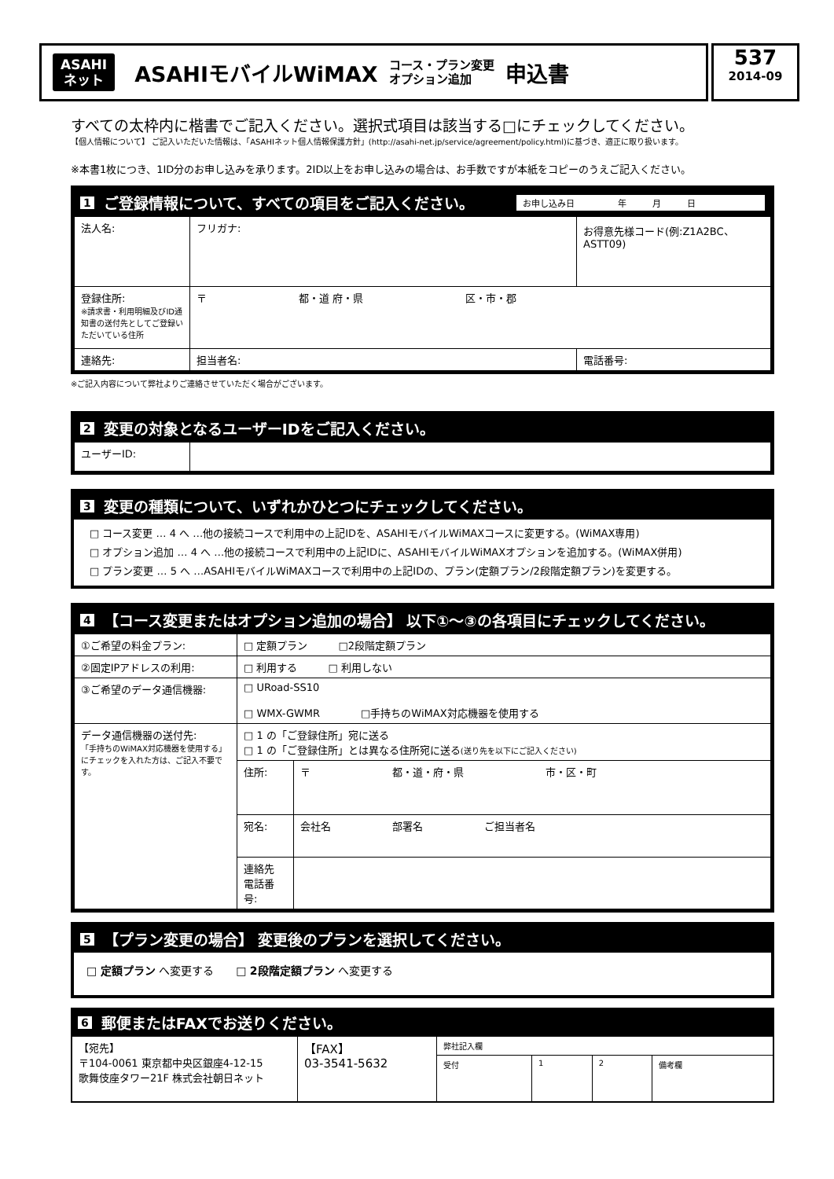ASAHI
ネット
ASAHIモバイルWiMAX
コース・プラン変更
オプション追加
申込書
537
2014-09
すべての太枠内に楷書でご記入ください。選択式項目は該当する□にチェックしてください。
【個人情報について】 ご記入いただいた情報は、「ASAHIネット個人情報保護方針」(http://asahi-net.jp/service/agreement/policy.html)に基づき、適正に取り扱います。
※本書1枚につき、1ID分のお申し込みを承ります。2ID以上をお申し込みの場合は、お手数ですが本紙をコピーのうえご記入ください。
1 ご登録情報について、すべての項目をご記入ください。 お申し込み日　　　　　年　　　月　　　日
| 法人名: | フリガナ: | お得意先様コード(例:Z1A2BC、ASTT09) |
| 登録住所: ※請求書・利用明細及びID通知書の送付先としてご登録いただいている住所 | 〒 都・道 府・県 区・市・郡 | |
| 連絡先: | 担当者名: | 電話番号: |
※ご記入内容について弊社よりご連絡させていただく場合がございます。
2 変更の対象となるユーザーIDをご記入ください。
| ユーザーID: | |
3 変更の種類について、いずれかひとつにチェックしてください。
□ コース変更 … 4 へ …他の接続コースで利用中の上記IDを、ASAHIモバイルWiMAXコースに変更する。(WiMAX専用)
□ オプション追加 … 4 へ …他の接続コースで利用中の上記IDに、ASAHIモバイルWiMAXオプションを追加する。(WiMAX併用)
□ プラン変更 … 5 へ …ASAHIモバイルWiMAXコースで利用中の上記IDの、プラン(定額プラン/2段階定額プラン)を変更する。
4 【コース変更またはオプション追加の場合】 以下①～③の各項目にチェックしてください。
| ①ご希望の料金プラン: | □ 定額プラン □2段階定額プラン | |
| ②固定IPアドレスの利用: | □ 利用する □ 利用しない | |
| ③ご希望のデータ通信機器: | □ URoad-SS10 □ WMX-GWMR □手持ちのWiMAX対応機器を使用する | |
| データ通信機器の送付先: 「手持ちのWiMAX対応機器を使用する」にチェックを入れた方は、ご記入不要です。 | □ 1 の「ご登録住所」宛に送る □ 1 の「ご登録住所」とは異なる住所宛に送る (送り先を以下にご記入ください) | |
| | 住所: | 〒 都・道・府・県 市・区・町 |
| | 宛名: | 会社名 部署名 ご担当者名 |
| | 連絡先 電話番号: | |
5 【プラン変更の場合】 変更後のプランを選択してください。
□ 定額プラン へ変更する　　□ 2段階定額プラン へ変更する
6 郵便またはFAXでお送りください。
| 【宛先】 〒104-0061 東京都中央区銀座4-12-15 歌舞伎座タワー21F 株式会社朝日ネット | 【FAX】 03-3541-5632 | 弊社記入欄 | | | |
| | | 受付 | 1 | 2 | 備考欄 |